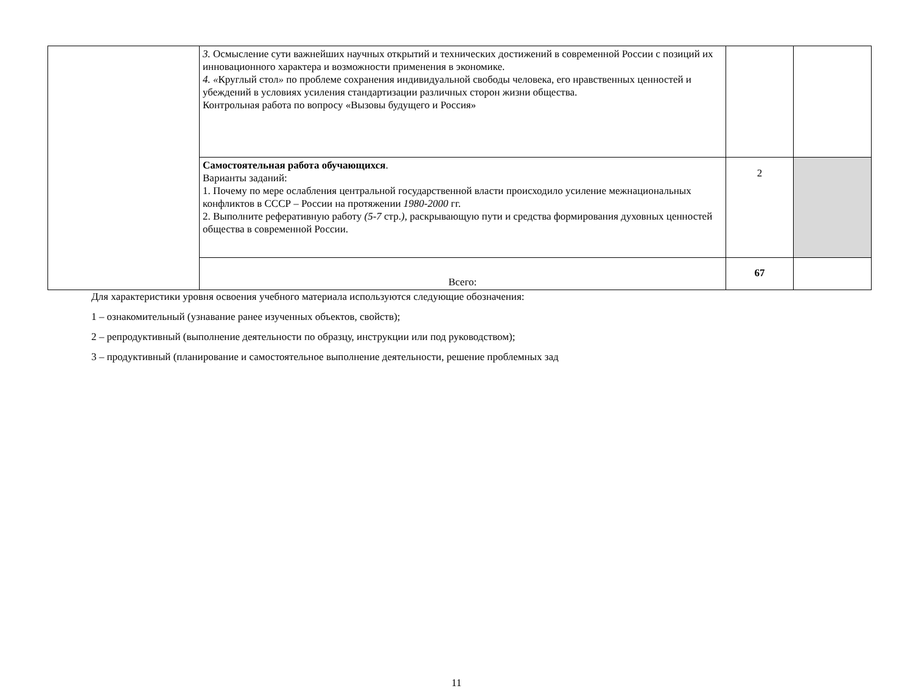| | 3. Осмысление сути важнейших научных открытий и технических достижений в современной России с позиций их инновационного характера и возможности применения в экономике. 4. « Круглый стол » по проблеме сохранения индивидуальной свободы человека, его нравственных ценностей и убеждений в условиях усиления стандартизации различных сторон жизни общества. Контрольная работа по вопросу «Вызовы будущего и Россия» | | |
| | Самостоятельная работа обучающихся . Варианты заданий: 1. Почему по мере ослабления центральной государственной власти происходило усиление межнациональных конфликтов в СССР – России на протяжении 1980-2000 гг. 2. Выполните реферативную работу (5-7 стр. ), раскрывающую пути и средства формирования духовных ценностей общества в современной России. | 2 | |
| | Всего: | 67 | |
Для характеристики уровня освоения учебного материала используются следующие обозначения:
1 – ознакомительный (узнавание ранее изученных объектов, свойств);
2 – репродуктивный (выполнение деятельности по образцу, инструкции или под руководством);
3 – продуктивный (планирование и самостоятельное выполнение деятельности, решение проблемных зад
11